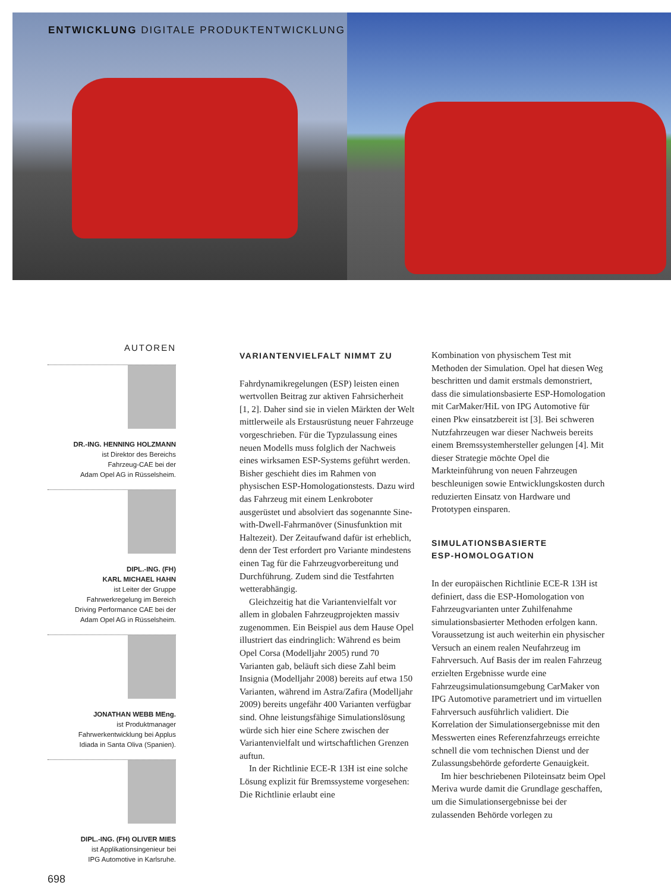ENTWICKLUNG DIGITALE PRODUKTENTWICKLUNG
AUTOREN
DR.-ING. HENNING HOLZMANN
ist Direktor des Bereichs
Fahrzeug-CAE bei der
Adam Opel AG in Rüsselsheim.
DIPL.-ING. (FH)
KARL MICHAEL HAHN
ist Leiter der Gruppe
Fahrwerkregelung im Bereich
Driving Performance CAE bei der
Adam Opel AG in Rüsselsheim.
JONATHAN WEBB MEng.
ist Produktmanager
Fahrwerkentwicklung bei Applus
Idiada in Santa Oliva (Spanien).
DIPL.-ING. (FH) OLIVER MIES
ist Applikationsingenieur bei
IPG Automotive in Karlsruhe.
698
VARIANTENVIELFALT NIMMT ZU
Fahrdynamikregelungen (ESP) leisten einen wertvollen Beitrag zur aktiven Fahrsicherheit [1, 2]. Daher sind sie in vielen Märkten der Welt mittlerweile als Erstausrüstung neuer Fahrzeuge vorgeschrieben. Für die Typzulassung eines neuen Modells muss folglich der Nachweis eines wirksamen ESP-Systems geführt werden. Bisher geschieht dies im Rahmen von physischen ESP-Homologationstests. Dazu wird das Fahrzeug mit einem Lenkroboter ausgerüstet und absolviert das sogenannte Sine-with-Dwell-Fahrmanöver (Sinusfunktion mit Haltezeit). Der Zeitaufwand dafür ist erheblich, denn der Test erfordert pro Variante mindestens einen Tag für die Fahrzeugvorbereitung und Durchführung. Zudem sind die Testfahrten wetterabhängig.
Gleichzeitig hat die Variantenvielfalt vor allem in globalen Fahrzeugprojekten massiv zugenommen. Ein Beispiel aus dem Hause Opel illustriert das eindringlich: Während es beim Opel Corsa (Modelljahr 2005) rund 70 Varianten gab, beläuft sich diese Zahl beim Insignia (Modelljahr 2008) bereits auf etwa 150 Varianten, während im Astra/Zafira (Modelljahr 2009) bereits ungefähr 400 Varianten verfügbar sind. Ohne leistungsfähige Simulationslösung würde sich hier eine Schere zwischen der Variantenvielfalt und wirtschaftlichen Grenzen auftun.
In der Richtlinie ECE-R 13H ist eine solche Lösung explizit für Bremssysteme vorgesehen: Die Richtlinie erlaubt eine
Kombination von physischem Test mit Methoden der Simulation. Opel hat diesen Weg beschritten und damit erstmals demonstriert, dass die simulationsbasierte ESP-Homologation mit CarMaker/HiL von IPG Automotive für einen Pkw einsatzbereit ist [3]. Bei schweren Nutzfahrzeugen war dieser Nachweis bereits einem Bremssystemhersteller gelungen [4]. Mit dieser Strategie möchte Opel die Markteinführung von neuen Fahrzeugen beschleunigen sowie Entwicklungskosten durch reduzierten Einsatz von Hardware und Prototypen einsparen.
SIMULATIONSBASIERTE
ESP-HOMOLOGATION
In der europäischen Richtlinie ECE-R 13H ist definiert, dass die ESP-Homologation von Fahrzeugvarianten unter Zuhilfenahme simulationsbasierter Methoden erfolgen kann. Voraussetzung ist auch weiterhin ein physischer Versuch an einem realen Neufahrzeug im Fahrversuch. Auf Basis der im realen Fahrzeug erzielten Ergebnisse wurde eine Fahrzeugsimulationsumgebung CarMaker von IPG Automotive parametriert und im virtuellen Fahrversuch ausführlich validiert. Die Korrelation der Simulationsergebnisse mit den Messwerten eines Referenzfahrzeugs erreichte schnell die vom technischen Dienst und der Zulassungsbehörde geforderte Genauigkeit.
Im hier beschriebenen Piloteinsatz beim Opel Meriva wurde damit die Grundlage geschaffen, um die Simulationsergebnisse bei der zulassenden Behörde vorlegen zu